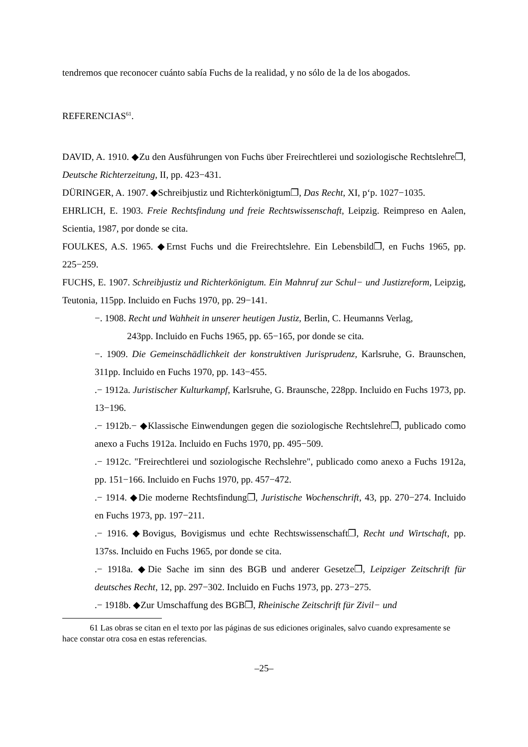tendremos que reconocer cuánto sabía Fuchs de la realidad, y no sólo de la de los abogados.
REFERENCIAS<sup>61</sup>.
DAVID, A. 1910. ◆Zu den Ausführungen von Fuchs über Freirechtlerei und soziologische Rechtslehre❐, Deutsche Richterzeitung, II, pp. 423−431.
DÜRINGER, A. 1907. ◆Schreibjustiz und Richterkönigtum❐, Das Recht, XI, p‘p. 1027−1035.
EHRLICH, E. 1903. Freie Rechtsfindung und freie Rechtswissenschaft, Leipzig. Reimpreso en Aalen, Scientia, 1987, por donde se cita.
FOULKES, A.S. 1965. ◆Ernst Fuchs und die Freirechtslehre. Ein Lebensbild❐, en Fuchs 1965, pp. 225−259.
FUCHS, E. 1907. Schreibjustiz und Richterkönigtum. Ein Mahnruf zur Schul− und Justizreform, Leipzig, Teutonia, 115pp. Incluido en Fuchs 1970, pp. 29−141.
−. 1908. Recht und Wahheit in unserer heutigen Justiz, Berlin, C. Heumanns Verlag,
243pp. Incluido en Fuchs 1965, pp. 65−165, por donde se cita.
−. 1909. Die Gemeinschädlichkeit der konstruktiven Jurisprudenz, Karlsruhe, G. Braunschen, 311pp. Incluido en Fuchs 1970, pp. 143−455.
.− 1912a. Juristischer Kulturkampf, Karlsruhe, G. Braunsche, 228pp. Incluido en Fuchs 1973, pp. 13−196.
.− 1912b.− ◆Klassische Einwendungen gegen die soziologische Rechtslehre❐, publicado como anexo a Fuchs 1912a. Incluido en Fuchs 1970, pp. 495−509.
.− 1912c. "Freirechtlerei und soziologische Rechslehre", publicado como anexo a Fuchs 1912a, pp. 151−166. Incluido en Fuchs 1970, pp. 457−472.
.− 1914. ◆Die moderne Rechtsfindung❐, Juristische Wochenschrift, 43, pp. 270−274. Incluido en Fuchs 1973, pp. 197−211.
.− 1916. ◆Bovigus, Bovigismus und echte Rechtswissenschaft❐, Recht und Wirtschaft, pp. 137ss. Incluido en Fuchs 1965, por donde se cita.
.− 1918a. ◆Die Sache im sinn des BGB und anderer Gesetze❐, Leipziger Zeitschrift für deutsches Recht, 12, pp. 297−302. Incluido en Fuchs 1973, pp. 273−275.
.− 1918b. ◆Zur Umschaffung des BGB❐, Rheinische Zeitschrift für Zivil− und
61 Las obras se citan en el texto por las páginas de sus ediciones originales, salvo cuando expresamente se hace constar otra cosa en estas referencias.
–25–